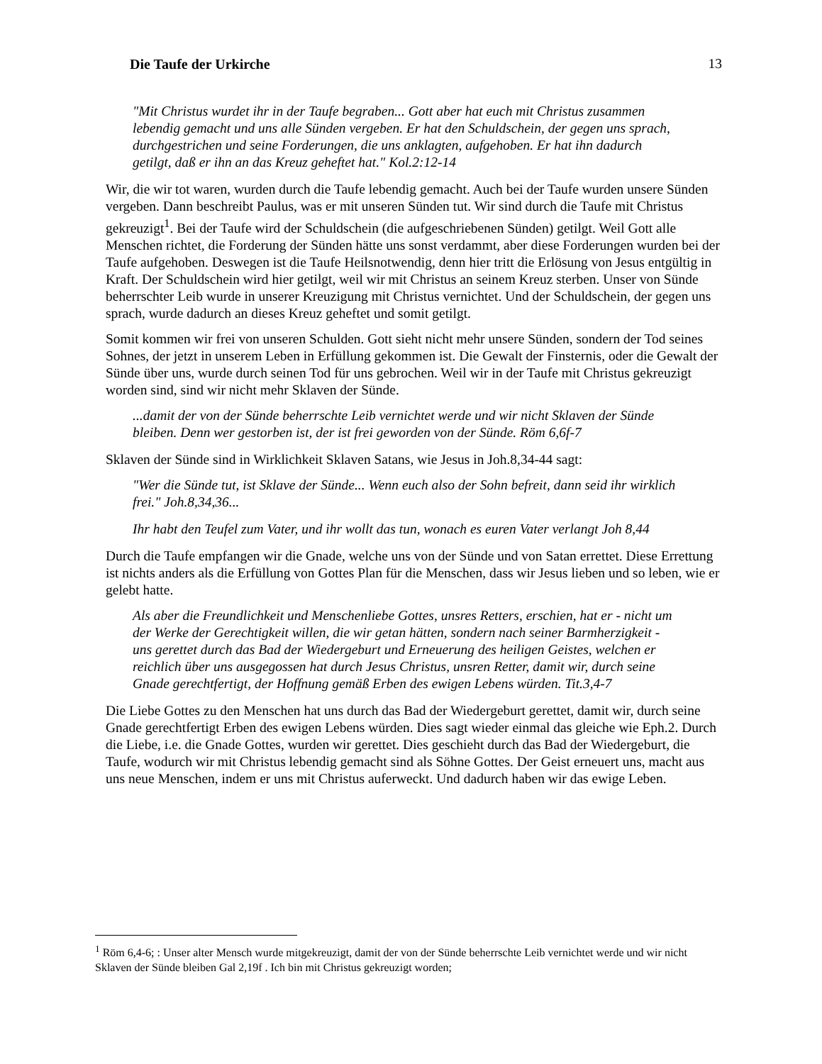Die Taufe der Urkirche 13
"Mit Christus wurdet ihr in der Taufe begraben... Gott aber hat euch mit Christus zusammen lebendig gemacht und uns alle Sünden vergeben. Er hat den Schuldschein, der gegen uns sprach, durchgestrichen und seine Forderungen, die uns anklagten, aufgehoben. Er hat ihn dadurch getilgt, daß er ihn an das Kreuz geheftet hat." Kol.2:12-14
Wir, die wir tot waren, wurden durch die Taufe lebendig gemacht. Auch bei der Taufe wurden unsere Sünden vergeben. Dann beschreibt Paulus, was er mit unseren Sünden tut. Wir sind durch die Taufe mit Christus gekreuzigt<sup>1</sup>. Bei der Taufe wird der Schuldschein (die aufgeschriebenen Sünden) getilgt. Weil Gott alle Menschen richtet, die Forderung der Sünden hätte uns sonst verdammt, aber diese Forderungen wurden bei der Taufe aufgehoben. Deswegen ist die Taufe Heilsnotwendig, denn hier tritt die Erlösung von Jesus entgültig in Kraft. Der Schuldschein wird hier getilgt, weil wir mit Christus an seinem Kreuz sterben. Unser von Sünde beherrschter Leib wurde in unserer Kreuzigung mit Christus vernichtet. Und der Schuldschein, der gegen uns sprach, wurde dadurch an dieses Kreuz geheftet und somit getilgt.
Somit kommen wir frei von unseren Schulden. Gott sieht nicht mehr unsere Sünden, sondern der Tod seines Sohnes, der jetzt in unserem Leben in Erfüllung gekommen ist. Die Gewalt der Finsternis, oder die Gewalt der Sünde über uns, wurde durch seinen Tod für uns gebrochen. Weil wir in der Taufe mit Christus gekreuzigt worden sind, sind wir nicht mehr Sklaven der Sünde.
...damit der von der Sünde beherrschte Leib vernichtet werde und wir nicht Sklaven der Sünde bleiben. Denn wer gestorben ist, der ist frei geworden von der Sünde. Röm 6,6f-7
Sklaven der Sünde sind in Wirklichkeit Sklaven Satans, wie Jesus in Joh.8,34-44 sagt:
"Wer die Sünde tut, ist Sklave der Sünde... Wenn euch also der Sohn befreit, dann seid ihr wirklich frei." Joh.8,34,36...
Ihr habt den Teufel zum Vater, und ihr wollt das tun, wonach es euren Vater verlangt Joh 8,44
Durch die Taufe empfangen wir die Gnade, welche uns von der Sünde und von Satan errettet. Diese Errettung ist nichts anders als die Erfüllung von Gottes Plan für die Menschen, dass wir Jesus lieben und so leben, wie er gelebt hatte.
Als aber die Freundlichkeit und Menschenliebe Gottes, unsres Retters, erschien, hat er - nicht um der Werke der Gerechtigkeit willen, die wir getan hätten, sondern nach seiner Barmherzigkeit - uns gerettet durch das Bad der Wiedergeburt und Erneuerung des heiligen Geistes, welchen er reichlich über uns ausgegossen hat durch Jesus Christus, unsren Retter, damit wir, durch seine Gnade gerechtfertigt, der Hoffnung gemäß Erben des ewigen Lebens würden. Tit.3,4-7
Die Liebe Gottes zu den Menschen hat uns durch das Bad der Wiedergeburt gerettet, damit wir, durch seine Gnade gerechtfertigt Erben des ewigen Lebens würden. Dies sagt wieder einmal das gleiche wie Eph.2. Durch die Liebe, i.e. die Gnade Gottes, wurden wir gerettet. Dies geschieht durch das Bad der Wiedergeburt, die Taufe, wodurch wir mit Christus lebendig gemacht sind als Söhne Gottes. Der Geist erneuert uns, macht aus uns neue Menschen, indem er uns mit Christus auferweckt. Und dadurch haben wir das ewige Leben.
<sup>1</sup> Röm 6,4-6; : Unser alter Mensch wurde mitgekreuzigt, damit der von der Sünde beherrschte Leib vernichtet werde und wir nicht Sklaven der Sünde bleiben Gal 2,19f . Ich bin mit Christus gekreuzigt worden;